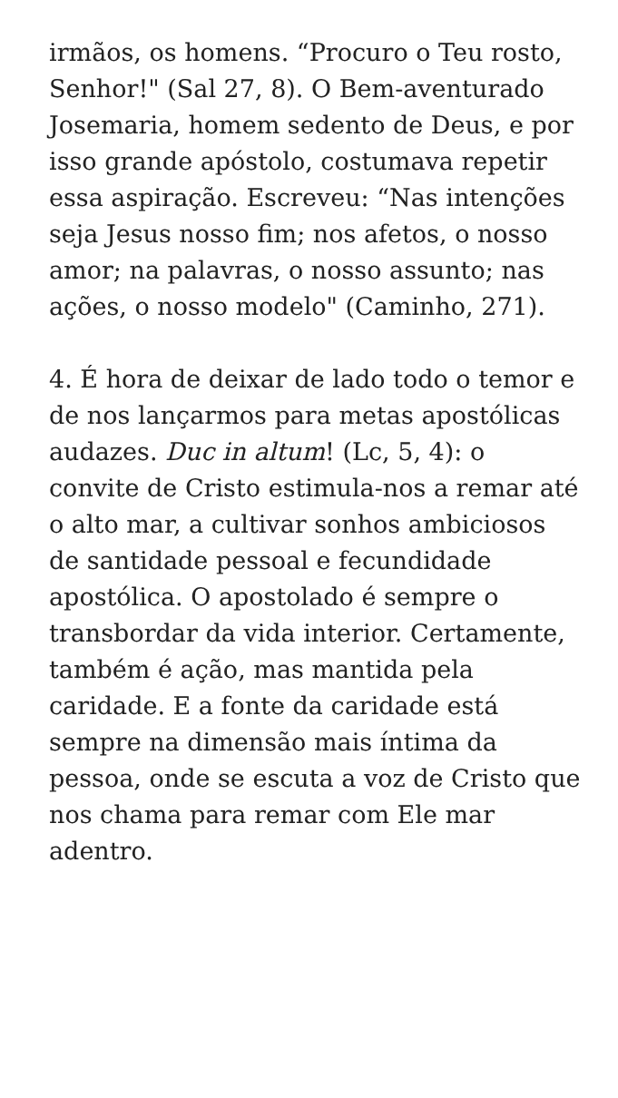irmãos, os homens. “Procuro o Teu rosto, Senhor!" (Sal 27, 8). O Bem-aventurado Josemaria, homem sedento de Deus, e por isso grande apóstolo, costumava repetir essa aspiração. Escreveu: “Nas intenções seja Jesus nosso fim; nos afetos, o nosso amor; na palavras, o nosso assunto; nas ações, o nosso modelo" (Caminho, 271).
4. É hora de deixar de lado todo o temor e de nos lançarmos para metas apostólicas audazes. Duc in altum! (Lc, 5, 4): o convite de Cristo estimula-nos a remar até o alto mar, a cultivar sonhos ambiciosos de santidade pessoal e fecundidade apostólica. O apostolado é sempre o transbordar da vida interior. Certamente, também é ação, mas mantida pela caridade. E a fonte da caridade está sempre na dimensão mais íntima da pessoa, onde se escuta a voz de Cristo que nos chama para remar com Ele mar adentro.